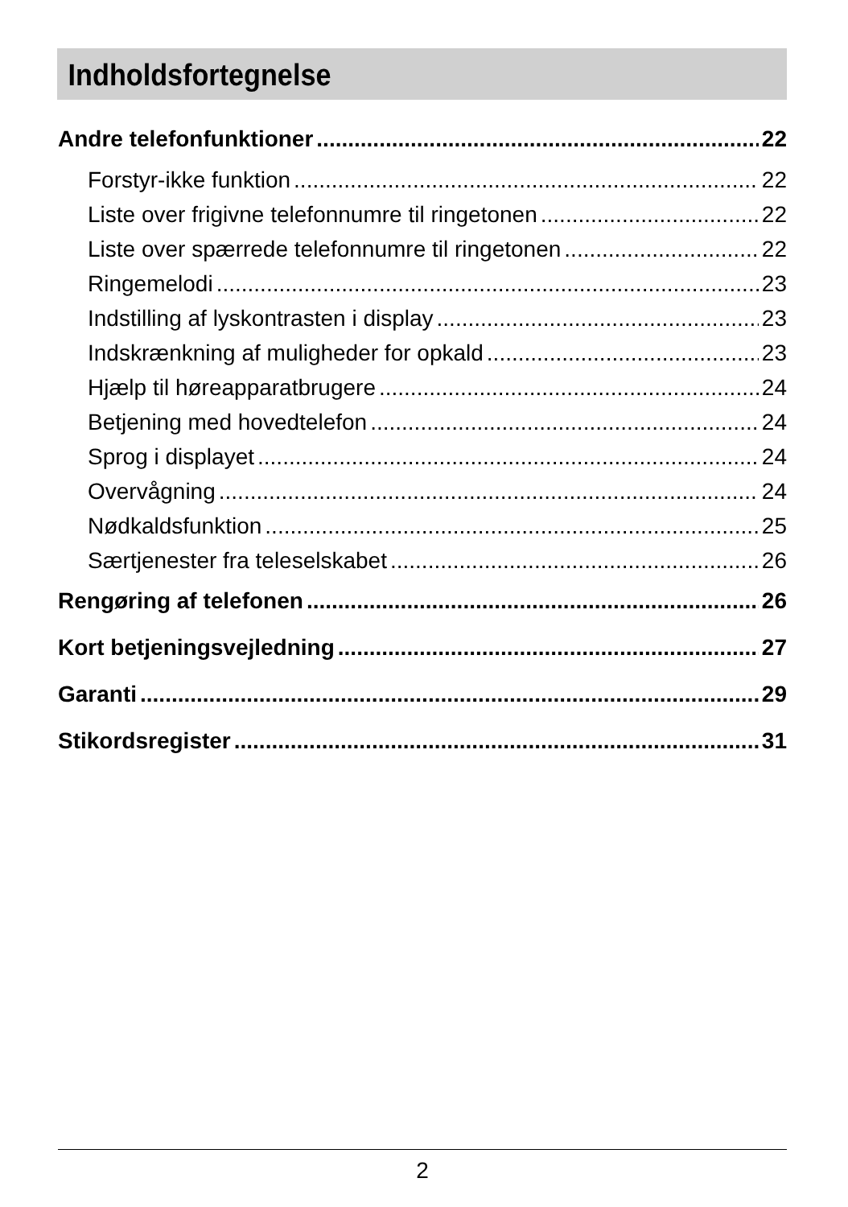Indholdsfortegnelse
Andre telefonfunktioner 22
Forstyr-ikke funktion 22
Liste over frigivne telefonnumre til ringetonen 22
Liste over spærrede telefonnumre til ringetonen 22
Ringemelodi 23
Indstilling af lyskontrasten i display 23
Indskrænkning af muligheder for opkald 23
Hjælp til høreapparatbrugere 24
Betjening med hovedtelefon 24
Sprog i displayet 24
Overvågning 24
Nødkaldsfunktion 25
Særtjenester fra teleselskabet 26
Rengøring af telefonen 26
Kort betjeningsvejledning 27
Garanti 29
Stikordsregister 31
2